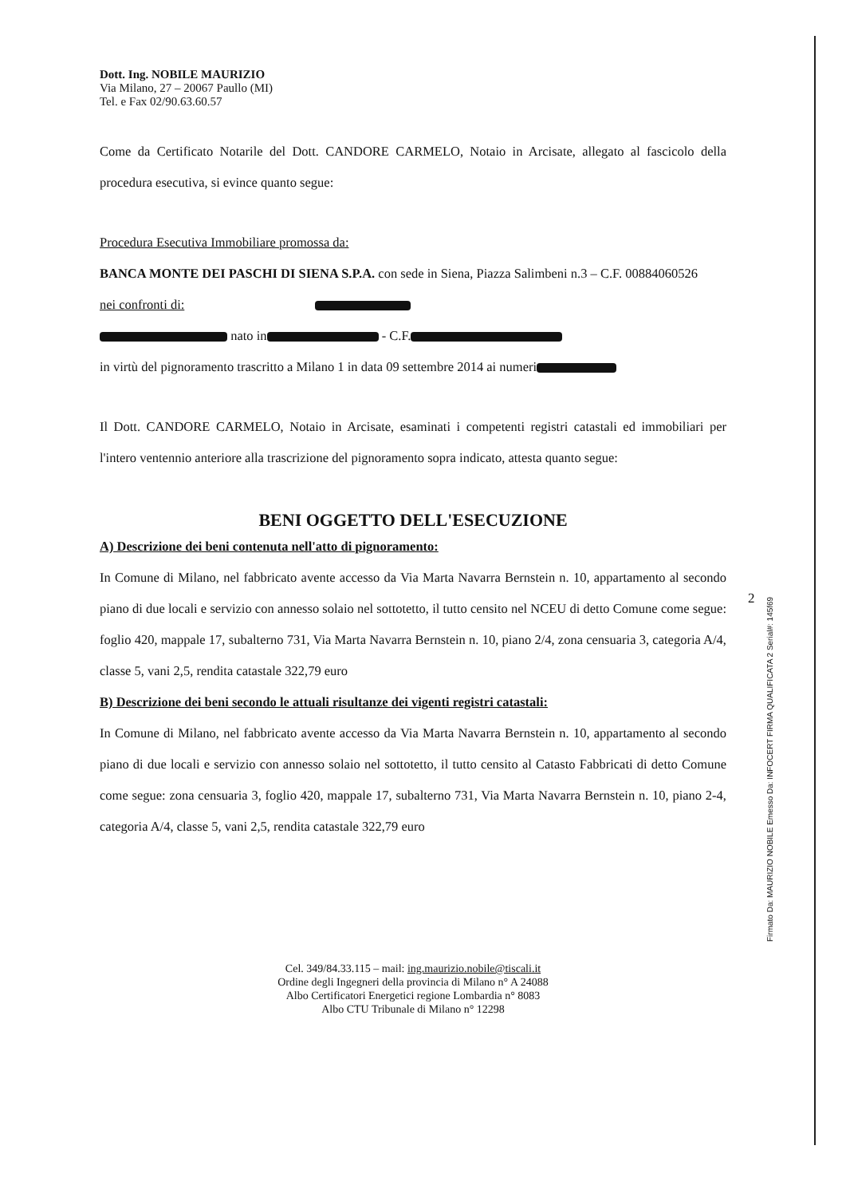2
Dott. Ing. NOBILE MAURIZIO
Via Milano, 27 – 20067 Paullo (MI)
Tel. e Fax 02/90.63.60.57
Come da Certificato Notarile del Dott. CANDORE CARMELO, Notaio in Arcisate, allegato al fascicolo della procedura esecutiva, si evince quanto segue:
Procedura Esecutiva Immobiliare promossa da:
BANCA MONTE DEI PASCHI DI SIENA S.P.A. con sede in Siena, Piazza Salimbeni n.3 – C.F. 00884060526
nei confronti di:
nato in - C.F.
in virtù del pignoramento trascritto a Milano 1 in data 09 settembre 2014 ai numeri
Il Dott. CANDORE CARMELO, Notaio in Arcisate, esaminati i competenti registri catastali ed immobiliari per l'intero ventennio anteriore alla trascrizione del pignoramento sopra indicato, attesta quanto segue:
BENI OGGETTO DELL'ESECUZIONE
A) Descrizione dei beni contenuta nell'atto di pignoramento:
In Comune di Milano, nel fabbricato avente accesso da Via Marta Navarra Bernstein n. 10, appartamento al secondo piano di due locali e servizio con annesso solaio nel sottotetto, il tutto censito nel NCEU di detto Comune come segue: foglio 420, mappale 17, subalterno 731, Via Marta Navarra Bernstein n. 10, piano 2/4, zona censuaria 3, categoria A/4, classe 5, vani 2,5, rendita catastale 322,79 euro
B) Descrizione dei beni secondo le attuali risultanze dei vigenti registri catastali:
In Comune di Milano, nel fabbricato avente accesso da Via Marta Navarra Bernstein n. 10, appartamento al secondo piano di due locali e servizio con annesso solaio nel sottotetto, il tutto censito al Catasto Fabbricati di detto Comune come segue: zona censuaria 3, foglio 420, mappale 17, subalterno 731, Via Marta Navarra Bernstein n. 10, piano 2-4, categoria A/4, classe 5, vani 2,5, rendita catastale 322,79 euro
Cel. 349/84.33.115 – mail: ing.maurizio.nobile@tiscali.it
Ordine degli Ingegneri della provincia di Milano n° A 24088
Albo Certificatori Energetici regione Lombardia n° 8083
Albo CTU Tribunale di Milano n° 12298
Firmato Da: MAURIZIO NOBILE Emesso Da: INFOCERT FIRMA QUALIFICATA 2 Serial#: 145f69